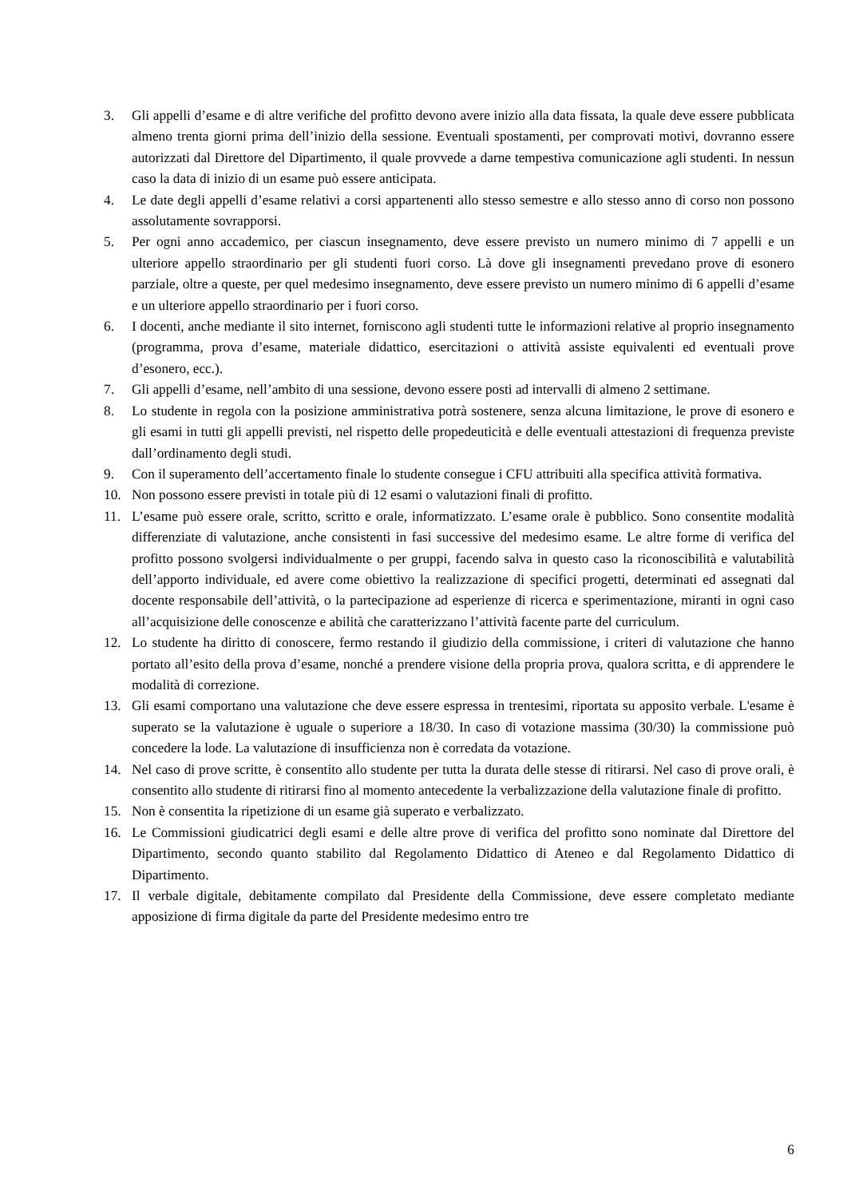3. Gli appelli d’esame e di altre verifiche del profitto devono avere inizio alla data fissata, la quale deve essere pubblicata almeno trenta giorni prima dell’inizio della sessione. Eventuali spostamenti, per comprovati motivi, dovranno essere autorizzati dal Direttore del Dipartimento, il quale provvede a darne tempestiva comunicazione agli studenti. In nessun caso la data di inizio di un esame può essere anticipata.
4. Le date degli appelli d’esame relativi a corsi appartenenti allo stesso semestre e allo stesso anno di corso non possono assolutamente sovrapporsi.
5. Per ogni anno accademico, per ciascun insegnamento, deve essere previsto un numero minimo di 7 appelli e un ulteriore appello straordinario per gli studenti fuori corso. Là dove gli insegnamenti prevedano prove di esonero parziale, oltre a queste, per quel medesimo insegnamento, deve essere previsto un numero minimo di 6 appelli d’esame e un ulteriore appello straordinario per i fuori corso.
6. I docenti, anche mediante il sito internet, forniscono agli studenti tutte le informazioni relative al proprio insegnamento (programma, prova d’esame, materiale didattico, esercitazioni o attività assiste equivalenti ed eventuali prove d’esonero, ecc.).
7. Gli appelli d’esame, nell’ambito di una sessione, devono essere posti ad intervalli di almeno 2 settimane.
8. Lo studente in regola con la posizione amministrativa potrà sostenere, senza alcuna limitazione, le prove di esonero e gli esami in tutti gli appelli previsti, nel rispetto delle propedeuticità e delle eventuali attestazioni di frequenza previste dall’ordinamento degli studi.
9. Con il superamento dell’accertamento finale lo studente consegue i CFU attribuiti alla specifica attività formativa.
10. Non possono essere previsti in totale più di 12 esami o valutazioni finali di profitto.
11. L’esame può essere orale, scritto, scritto e orale, informatizzato. L’esame orale è pubblico. Sono consentite modalità differenziate di valutazione, anche consistenti in fasi successive del medesimo esame. Le altre forme di verifica del profitto possono svolgersi individualmente o per gruppi, facendo salva in questo caso la riconoscibilità e valutabilità dell’apporto individuale, ed avere come obiettivo la realizzazione di specifici progetti, determinati ed assegnati dal docente responsabile dell’attività, o la partecipazione ad esperienze di ricerca e sperimentazione, miranti in ogni caso all’acquisizione delle conoscenze e abilità che caratterizzano l’attività facente parte del curriculum.
12. Lo studente ha diritto di conoscere, fermo restando il giudizio della commissione, i criteri di valutazione che hanno portato all’esito della prova d’esame, nonché a prendere visione della propria prova, qualora scritta, e di apprendere le modalità di correzione.
13. Gli esami comportano una valutazione che deve essere espressa in trentesimi, riportata su apposito verbale. L'esame è superato se la valutazione è uguale o superiore a 18/30. In caso di votazione massima (30/30) la commissione può concedere la lode. La valutazione di insufficienza non è corredata da votazione.
14. Nel caso di prove scritte, è consentito allo studente per tutta la durata delle stesse di ritirarsi. Nel caso di prove orali, è consentito allo studente di ritirarsi fino al momento antecedente la verbalizzazione della valutazione finale di profitto.
15. Non è consentita la ripetizione di un esame già superato e verbalizzato.
16. Le Commissioni giudicatrici degli esami e delle altre prove di verifica del profitto sono nominate dal Direttore del Dipartimento, secondo quanto stabilito dal Regolamento Didattico di Ateneo e dal Regolamento Didattico di Dipartimento.
17. Il verbale digitale, debitamente compilato dal Presidente della Commissione, deve essere completato mediante apposizione di firma digitale da parte del Presidente medesimo entro tre
6